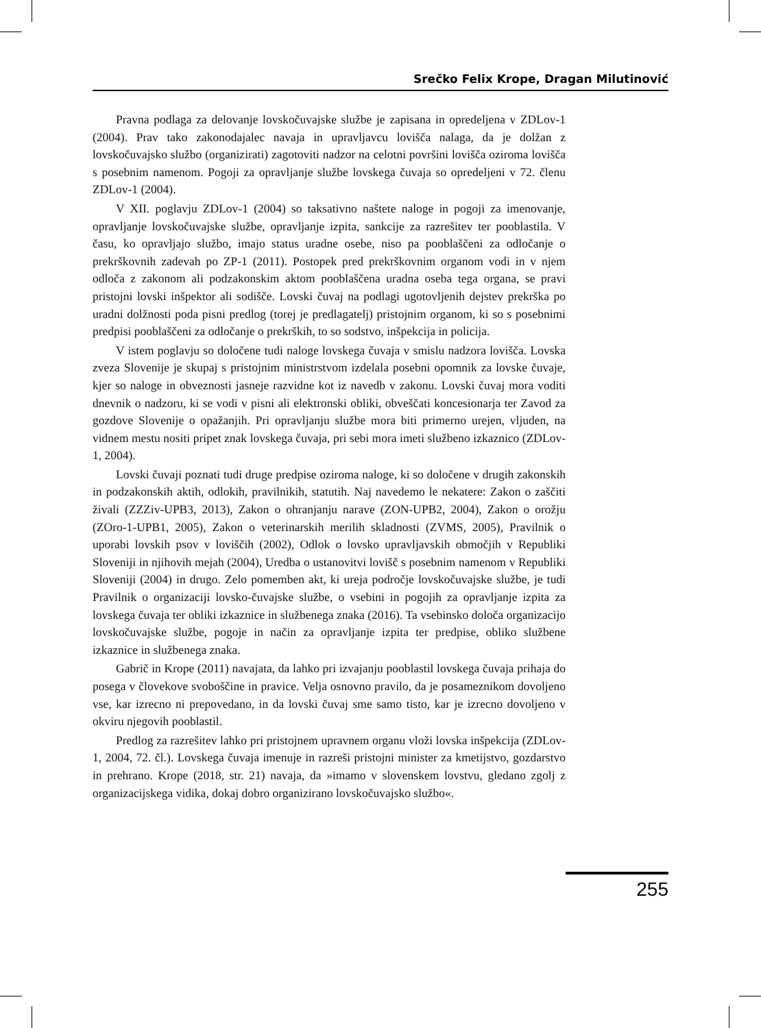Srečko Felix Krope, Dragan Milutinović
Pravna podlaga za delovanje lovskočuvajske službe je zapisana in opredeljena v ZDLov-1 (2004). Prav tako zakonodajalec navaja in upravljavcu lovišča nalaga, da je dolžan z lovskočuvajsko službo (organizirati) zagotoviti nadzor na celotni površini lovišča oziroma lovišča s posebnim namenom. Pogoji za opravljanje službe lovskega čuvaja so opredeljeni v 72. členu ZDLov-1 (2004).
V XII. poglavju ZDLov-1 (2004) so taksativno naštete naloge in pogoji za imenovanje, opravljanje lovskočuvajske službe, opravljanje izpita, sankcije za razrešitev ter pooblastila. V času, ko opravljajo službo, imajo status uradne osebe, niso pa pooblaščeni za odločanje o prekrškovnih zadevah po ZP-1 (2011). Postopek pred prekrškovnim organom vodi in v njem odloča z zakonom ali podzakonskim aktom pooblaščena uradna oseba tega organa, se pravi pristojni lovski inšpektor ali sodišče. Lovski čuvaj na podlagi ugotovljenih dejstev prekrška po uradni dolžnosti poda pisni predlog (torej je predlagatelj) pristojnim organom, ki so s posebnimi predpisi pooblaščeni za odločanje o prekrških, to so sodstvo, inšpekcija in policija.
V istem poglavju so določene tudi naloge lovskega čuvaja v smislu nadzora lovišča. Lovska zveza Slovenije je skupaj s pristojnim ministrstvom izdelala posebni opomnik za lovske čuvaje, kjer so naloge in obveznosti jasneje razvidne kot iz navedb v zakonu. Lovski čuvaj mora voditi dnevnik o nadzoru, ki se vodi v pisni ali elektronski obliki, obveščati koncesionarja ter Zavod za gozdove Slovenije o opažanjih. Pri opravljanju službe mora biti primerno urejen, vljuden, na vidnem mestu nositi pripet znak lovskega čuvaja, pri sebi mora imeti službeno izkaznico (ZDLov-1, 2004).
Lovski čuvaji poznati tudi druge predpise oziroma naloge, ki so določene v drugih zakonskih in podzakonskih aktih, odlokih, pravilnikih, statutih. Naj navedemo le nekatere: Zakon o zaščiti živali (ZZZiv-UPB3, 2013), Zakon o ohranjanju narave (ZON-UPB2, 2004), Zakon o orožju (ZOro-1-UPB1, 2005), Zakon o veterinarskih merilih skladnosti (ZVMS, 2005), Pravilnik o uporabi lovskih psov v loviščih (2002), Odlok o lovsko upravljavskih območjih v Republiki Sloveniji in njihovih mejah (2004), Uredba o ustanovitvi lovišč s posebnim namenom v Republiki Sloveniji (2004) in drugo. Zelo pomemben akt, ki ureja področje lovskočuvajske službe, je tudi Pravilnik o organizaciji lovsko-čuvajske službe, o vsebini in pogojih za opravljanje izpita za lovskega čuvaja ter obliki izkaznice in službenega znaka (2016). Ta vsebinsko določa organizacijo lovskočuvajske službe, pogoje in način za opravljanje izpita ter predpise, obliko službene izkaznice in službenega znaka.
Gabrič in Krope (2011) navajata, da lahko pri izvajanju pooblastil lovskega čuvaja prihaja do posega v človekove svoboščine in pravice. Velja osnovno pravilo, da je posameznikom dovoljeno vse, kar izrecno ni prepovedano, in da lovski čuvaj sme samo tisto, kar je izrecno dovoljeno v okviru njegovih pooblastil.
Predlog za razrešitev lahko pri pristojnem upravnem organu vloži lovska inšpekcija (ZDLov-1, 2004, 72. čl.). Lovskega čuvaja imenuje in razreši pristojni minister za kmetijstvo, gozdarstvo in prehrano. Krope (2018, str. 21) navaja, da »imamo v slovenskem lovstvu, gledano zgolj z organizacijskega vidika, dokaj dobro organizirano lovskočuvajsko službo«.
255